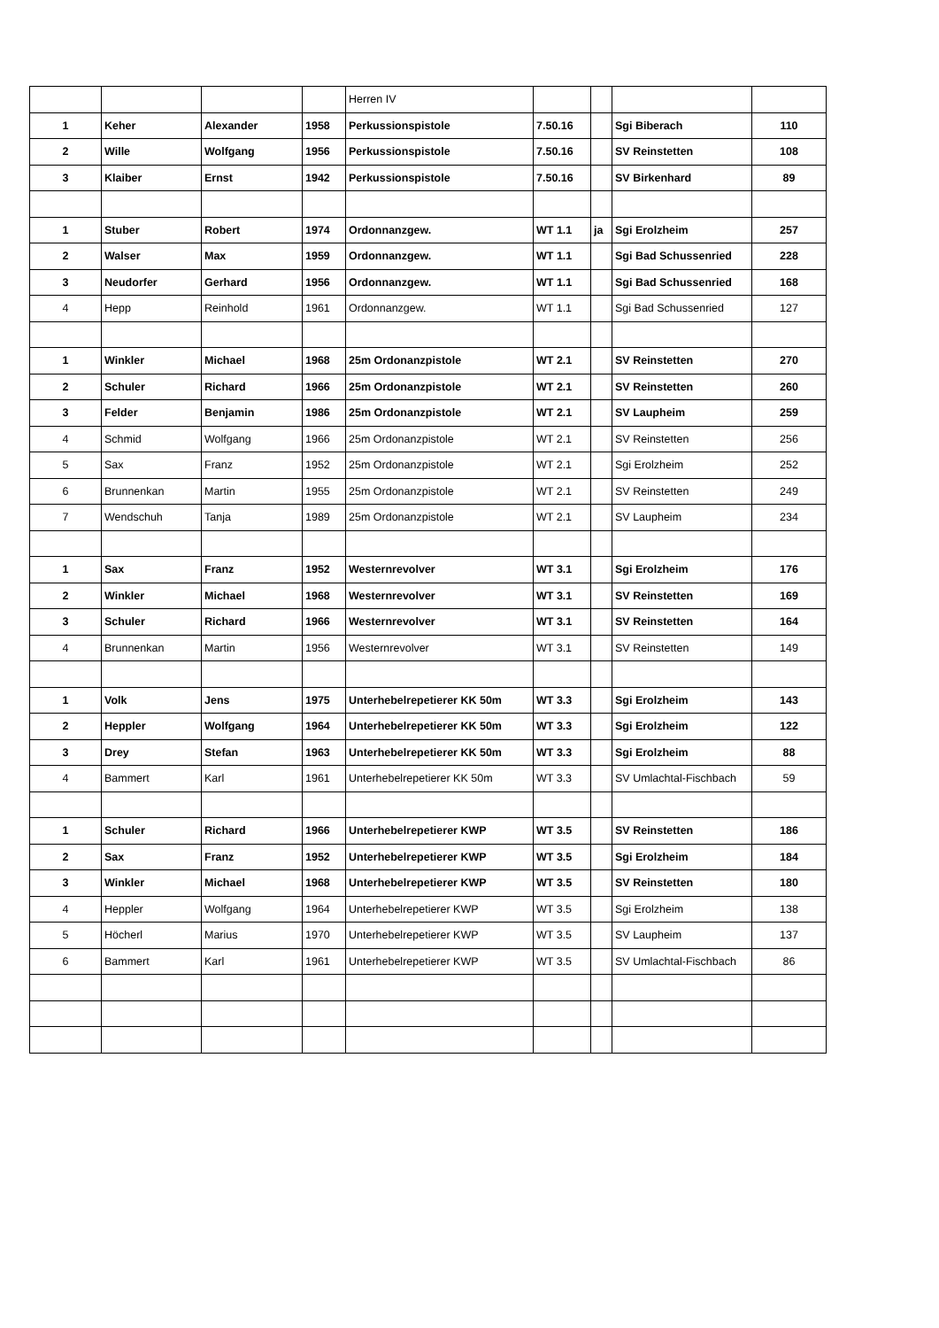| | | | | Herren IV | | | | |
| 1 | Keher | Alexander | 1958 | Perkussionspistole | 7.50.16 | | Sgi Biberach | 110 |
| 2 | Wille | Wolfgang | 1956 | Perkussionspistole | 7.50.16 | | SV Reinstetten | 108 |
| 3 | Klaiber | Ernst | 1942 | Perkussionspistole | 7.50.16 | | SV Birkenhard | 89 |
| 1 | Stuber | Robert | 1974 | Ordonnanzgew. | WT 1.1 | ja | Sgi Erolzheim | 257 |
| 2 | Walser | Max | 1959 | Ordonnanzgew. | WT 1.1 | | Sgi Bad Schussenried | 228 |
| 3 | Neudorfer | Gerhard | 1956 | Ordonnanzgew. | WT 1.1 | | Sgi Bad Schussenried | 168 |
| 4 | Hepp | Reinhold | 1961 | Ordonnanzgew. | WT 1.1 | | Sgi Bad Schussenried | 127 |
| 1 | Winkler | Michael | 1968 | 25m Ordonanzpistole | WT 2.1 | | SV Reinstetten | 270 |
| 2 | Schuler | Richard | 1966 | 25m Ordonanzpistole | WT 2.1 | | SV Reinstetten | 260 |
| 3 | Felder | Benjamin | 1986 | 25m Ordonanzpistole | WT 2.1 | | SV Laupheim | 259 |
| 4 | Schmid | Wolfgang | 1966 | 25m Ordonanzpistole | WT 2.1 | | SV Reinstetten | 256 |
| 5 | Sax | Franz | 1952 | 25m Ordonanzpistole | WT 2.1 | | Sgi Erolzheim | 252 |
| 6 | Brunnenkan | Martin | 1955 | 25m Ordonanzpistole | WT 2.1 | | SV Reinstetten | 249 |
| 7 | Wendschuh | Tanja | 1989 | 25m Ordonanzpistole | WT 2.1 | | SV Laupheim | 234 |
| 1 | Sax | Franz | 1952 | Westernrevolver | WT 3.1 | | Sgi Erolzheim | 176 |
| 2 | Winkler | Michael | 1968 | Westernrevolver | WT 3.1 | | SV Reinstetten | 169 |
| 3 | Schuler | Richard | 1966 | Westernrevolver | WT 3.1 | | SV Reinstetten | 164 |
| 4 | Brunnenkan | Martin | 1956 | Westernrevolver | WT 3.1 | | SV Reinstetten | 149 |
| 1 | Volk | Jens | 1975 | Unterhebelrepetierer KK 50m | WT 3.3 | | Sgi Erolzheim | 143 |
| 2 | Heppler | Wolfgang | 1964 | Unterhebelrepetierer KK 50m | WT 3.3 | | Sgi Erolzheim | 122 |
| 3 | Drey | Stefan | 1963 | Unterhebelrepetierer KK 50m | WT 3.3 | | Sgi Erolzheim | 88 |
| 4 | Bammert | Karl | 1961 | Unterhebelrepetierer KK 50m | WT 3.3 | | SV Umlachtal-Fischbach | 59 |
| 1 | Schuler | Richard | 1966 | Unterhebelrepetierer KWP | WT 3.5 | | SV Reinstetten | 186 |
| 2 | Sax | Franz | 1952 | Unterhebelrepetierer KWP | WT 3.5 | | Sgi Erolzheim | 184 |
| 3 | Winkler | Michael | 1968 | Unterhebelrepetierer KWP | WT 3.5 | | SV Reinstetten | 180 |
| 4 | Heppler | Wolfgang | 1964 | Unterhebelrepetierer KWP | WT 3.5 | | Sgi Erolzheim | 138 |
| 5 | Höcherl | Marius | 1970 | Unterhebelrepetierer KWP | WT 3.5 | | SV Laupheim | 137 |
| 6 | Bammert | Karl | 1961 | Unterhebelrepetierer KWP | WT 3.5 | | SV Umlachtal-Fischbach | 86 |